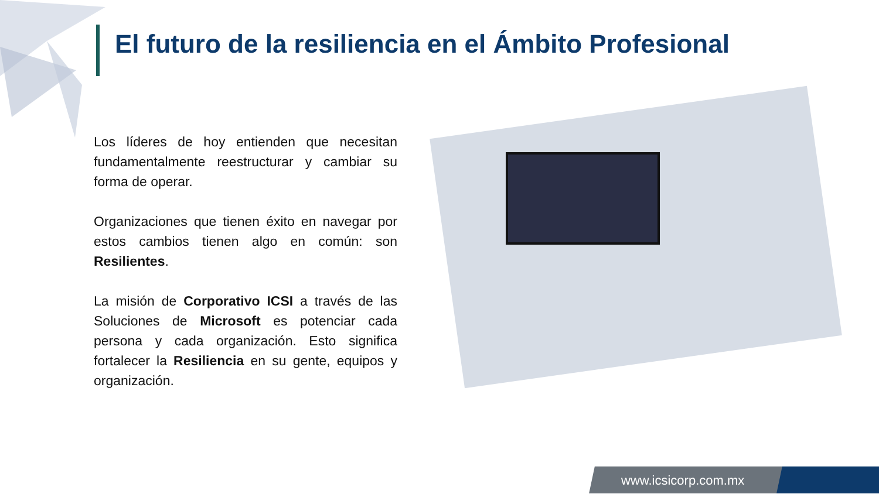El futuro de la resiliencia en el Ámbito Profesional
Los líderes de hoy entienden que necesitan fundamentalmente reestructurar y cambiar su forma de operar.
Organizaciones que tienen éxito en navegar por estos cambios tienen algo en común: son Resilientes.
La misión de Corporativo ICSI a través de las Soluciones de Microsoft es potenciar cada persona y cada organización. Esto significa fortalecer la Resiliencia en su gente, equipos y organización.
www.icsicorp.com.mx